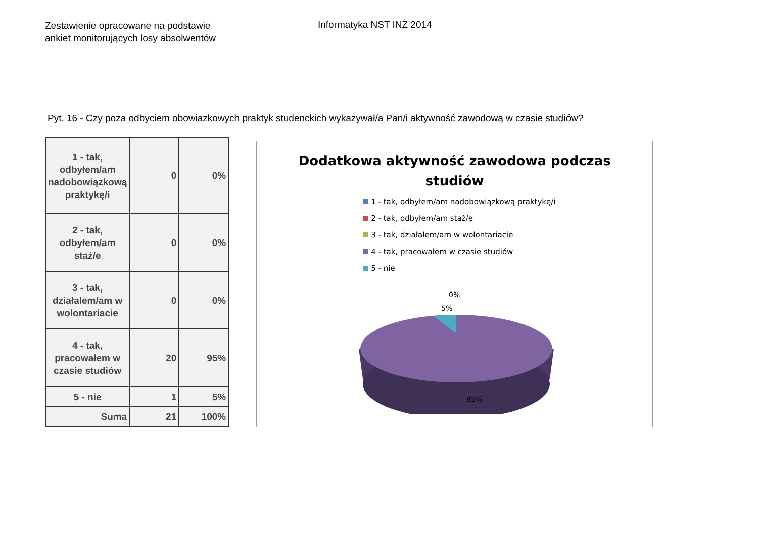Zestawienie opracowane na podstawie
ankiet monitorujących losy absolwentów
Informatyka NST INŻ 2014
Pyt. 16 - Czy poza odbyciem obowiazkowych praktyk studenckich wykazywał/a Pan/i aktywność zawodową w czasie studiów?
| 1 - tak, odbyłem/am nadobowiązkową praktykę/i | 0 | 0% |
| 2 - tak, odbyłem/am staż/e | 0 | 0% |
| 3 - tak, działalem/am w wolontariacie | 0 | 0% |
| 4 - tak, pracowałem w czasie studiów | 20 | 95% |
| 5 - nie | 1 | 5% |
| Suma | 21 | 100% |
Dodatkowa aktywność zawodowa podczas
studiów
1 - tak, odbyłem/am nadobowiązkową praktykę/i
2 - tak, odbyłem/am staż/e
3 - tak, działalem/am w wolontariacie
4 - tak, pracowałem w czasie studiów
5 - nie
0%
5%
95%